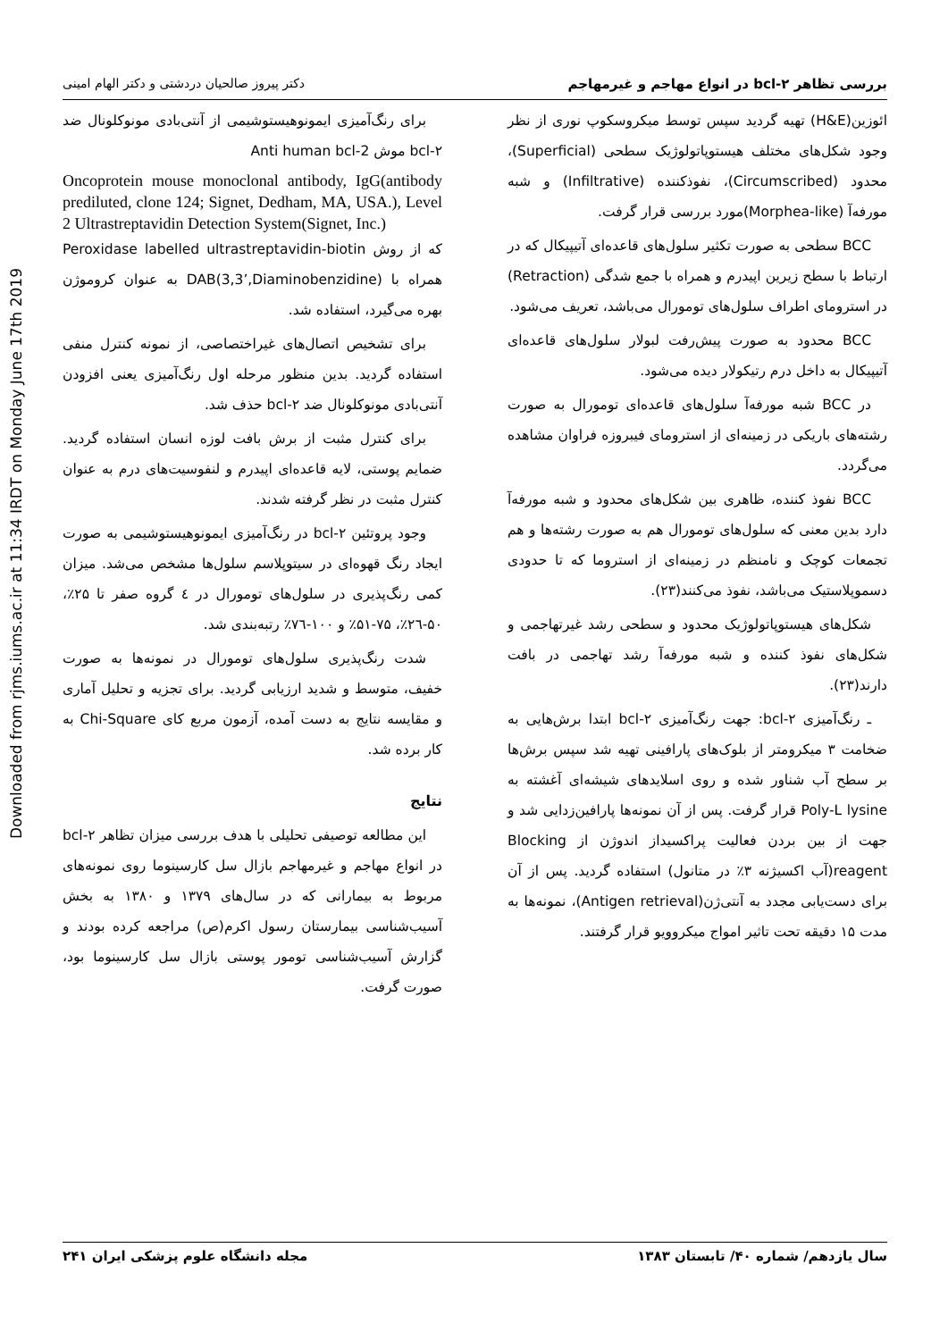Downloaded from rjms.iums.ac.ir at 11:34 IRDT on Monday June 17th 2019
بررسی تظاهر bcl-۲ در انواع مهاجم و غیرمهاجم دکتر پیروز صالحیان دردشتی و دکتر الهام امینی
ائوزین(H&E) تهیه گردید سپس توسط میکروسکوپ نوری از نظر وجود شکل‌های مختلف هیستوپاتولوژیک سطحی (Superficial)، محدود (Circumscribed)، نفوذکننده (Infiltrative) و شبه مورفه‌آ (Morphea-like)مورد بررسی قرار گرفت.
BCC سطحی به صورت تکثیر سلول‌های قاعده‌ای آتیپیکال که در ارتباط با سطح زیرین اپیدرم و همراه با جمع شدگی (Retraction) در استرومای اطراف سلول‌های تومورال می‌باشد، تعریف می‌شود.
BCC محدود به صورت پیش‌رفت لبولار سلول‌های قاعده‌ای آتیپیکال به داخل درم رتیکولار دیده می‌شود.
در BCC شبه مورفه‌آ سلول‌های قاعده‌ای تومورال به صورت رشته‌های باریکی در زمینه‌ای از استرومای فیبروزه فراوان مشاهده می‌گردد.
BCC نفوذ کننده، ظاهری بین شکل‌های محدود و شبه مورفه‌آ دارد بدین معنی که سلول‌های تومورال هم به صورت رشته‌ها و هم تجمعات کوچک و نامنظم در زمینه‌ای از استروما که تا حدودی دسموپلاستیک می‌باشد، نفوذ می‌کنند(۲۳).
شکل‌های هیستوپاتولوژیک محدود و سطحی رشد غیرتهاجمی و شکل‌های نفوذ کننده و شبه مورفه‌آ رشد تهاجمی در بافت دارند(۲۳).
ـ رنگ‌آمیزی bcl-۲: جهت رنگ‌آمیزی bcl-۲ ابتدا برش‌هایی به ضخامت ۳ میکرومتر از بلوک‌های پارافینی تهیه شد سپس برش‌ها بر سطح آب شناور شده و روی اسلایدهای شیشه‌ای آغشته به Poly-L lysine قرار گرفت. پس از آن نمونه‌ها پارافین‌زدایی شد و جهت از بین بردن فعالیت پراکسیداز اندوژن از Blocking reagent(آب اکسیژنه ۳٪ در متانول) استفاده گردید. پس از آن برای دست‌یابی مجدد به آنتی‌ژن(Antigen retrieval)، نمونه‌ها به مدت ۱۵ دقیقه تحت تاثیر امواج میکروویو قرار گرفتند.
برای رنگ‌آمیزی ایمونوهیستوشیمی از آنتی‌بادی مونوکلونال ضد bcl-۲ موش Anti human bcl-2
Oncoprotein mouse monoclonal antibody, IgG(antibody prediluted, clone 124; Signet, Dedham, MA, USA.), Level 2 Ultrastreptavidin Detection System(Signet, Inc.)
که از روش Peroxidase labelled ultrastreptavidin-biotin همراه با DAB(3,3’,Diaminobenzidine) به عنوان کروموژن بهره می‌گیرد، استفاده شد.
برای تشخیص اتصال‌های غیراختصاصی، از نمونه کنترل منفی استفاده گردید. بدین منظور مرحله اول رنگ‌آمیزی یعنی افزودن آنتی‌بادی مونوکلونال ضد bcl-۲ حذف شد.
برای کنترل مثبت از برش بافت لوزه انسان استفاده گردید. ضمایم پوستی، لایه قاعده‌ای اپیدرم و لنفوسیت‌های درم به عنوان کنترل مثبت در نظر گرفته شدند.
وجود پروتئین bcl-۲ در رنگ‌آمیزی ایمونوهیستوشیمی به صورت ایجاد رنگ قهوه‌ای در سیتوپلاسم سلول‌ها مشخص می‌شد. میزان کمی رنگ‌پذیری در سلول‌های تومورال در ٤ گروه صفر تا ۲۵٪، ۵۰-۲٦٪، ۷۵-۵۱٪ و ۱۰۰-۷٦٪ رتبه‌بندی شد.
شدت رنگ‌پذیری سلول‌های تومورال در نمونه‌ها به صورت خفیف، متوسط و شدید ارزیابی گردید. برای تجزیه و تحلیل آماری و مقایسه نتایج به دست آمده، آزمون مربع کای Chi-Square به کار برده شد.
نتایج
این مطالعه توصیفی تحلیلی با هدف بررسی میزان تظاهر bcl-۲ در انواع مهاجم و غیرمهاجم بازال سل کارسینوما روی نمونه‌های مربوط به بیمارانی که در سال‌های ۱۳۷۹ و ۱۳۸۰ به بخش آسیب‌شناسی بیمارستان رسول اکرم(ص) مراجعه کرده بودند و گزارش آسیب‌شناسی تومور پوستی بازال سل کارسینوما بود، صورت گرفت.
سال یازدهم/ شماره ۴۰/ تابستان ۱۳۸۳ مجله دانشگاه علوم پزشکی ایران ۲۴۱